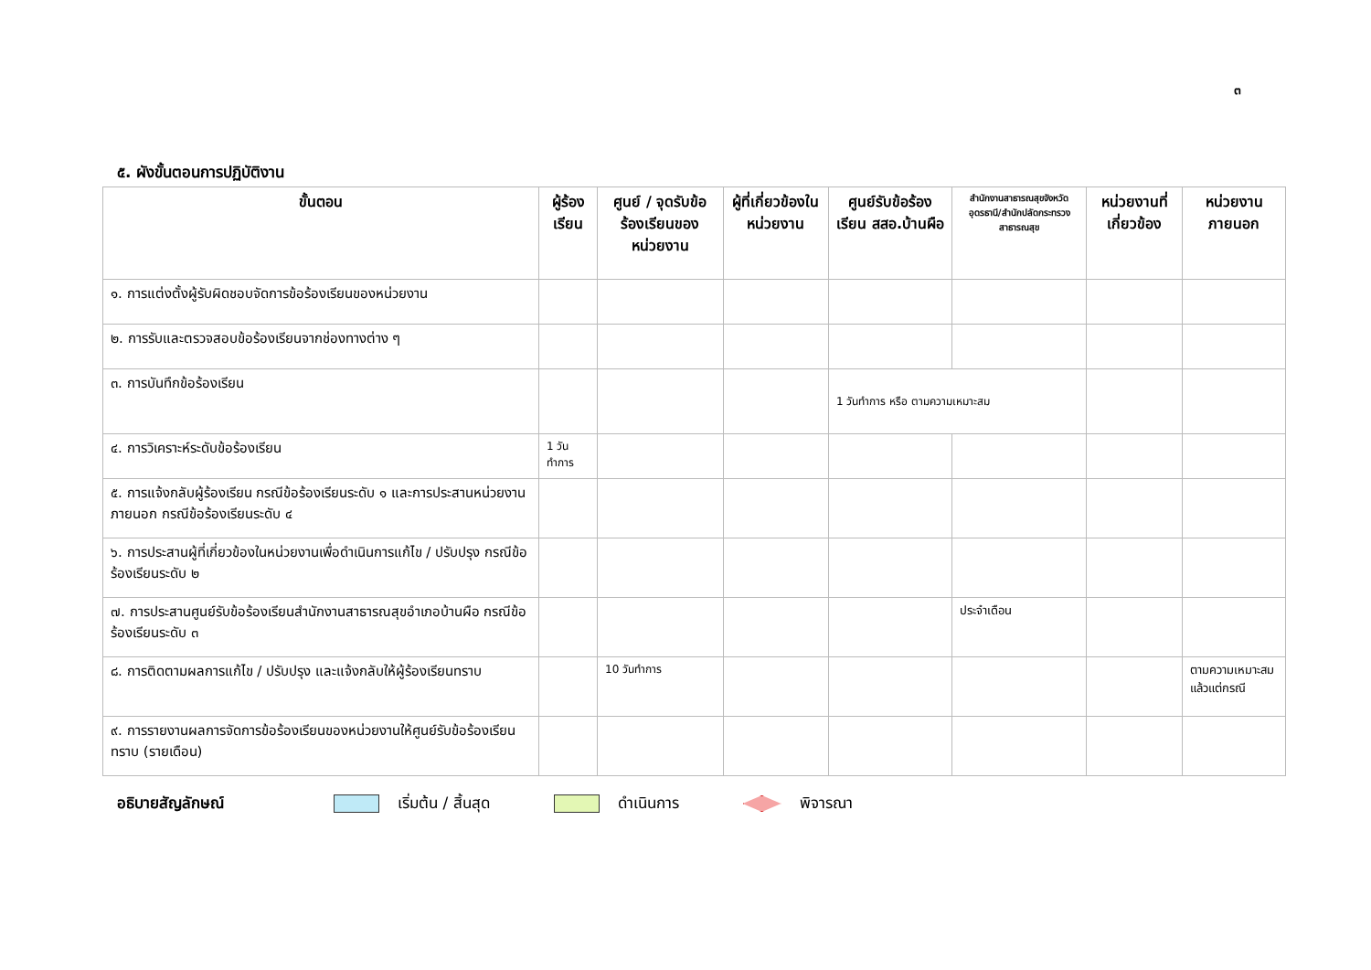๓
๕. ผังขั้นตอนการปฏิบัติงาน
| ขั้นตอน | ผู้ร้องเรียน | ศูนย์ / จุดรับข้อร้องเรียนของหน่วยงาน | ผู้ที่เกี่ยวข้องในหน่วยงาน | ศูนย์รับข้อร้องเรียน สสอ.บ้านผือ | สำนักงานสาธารณสุขจังหวัดอุดรธานี/สำนักปลัดกระทรวงสาธารณสุข | หน่วยงานที่เกี่ยวข้อง | หน่วยงานภายนอก |
| --- | --- | --- | --- | --- | --- | --- | --- |
| ๑. การแต่งตั้งผู้รับผิดชอบจัดการข้อร้องเรียนของหน่วยงาน | | | | | | | |
| ๒. การรับและตรวจสอบข้อร้องเรียนจากช่องทางต่าง ๆ | | | | | | | |
| ๓. การบันทึกข้อร้องเรียน | | | | 1 วันทำการ หรือ ตามความเหมาะสม | | | |
| ๔. การวิเคราะห์ระดับข้อร้องเรียน | 1 วันทำการ | | | | | | |
| ๕. การแจ้งกลับผู้ร้องเรียน กรณีข้อร้องเรียนระดับ ๑ และการประสานหน่วยงานภายนอก กรณีข้อร้องเรียนระดับ ๔ | | | | | | | |
| ๖. การประสานผู้ที่เกี่ยวข้องในหน่วยงานเพื่อดำเนินการแก้ไข / ปรับปรุง กรณีข้อร้องเรียนระดับ ๒ | | | | | | | |
| ๗. การประสานศูนย์รับข้อร้องเรียนสำนักงานสาธารณสุขอำเภอบ้านผือ กรณีข้อร้องเรียนระดับ ๓ | | | | | ประจำเดือน | | |
| ๘. การติดตามผลการแก้ไข / ปรับปรุง และแจ้งกลับให้ผู้ร้องเรียนทราบ | | 10 วันทำการ | | | | | ตามความเหมาะสม แล้วแต่กรณี |
| ๙. การรายงานผลการจัดการข้อร้องเรียนของหน่วยงานให้ศูนย์รับข้อร้องเรียนทราบ (รายเดือน) | | | | | | | |
อธิบายสัญลักษณ์ เริ่มต้น / สิ้นสุด ดำเนินการ พิจารณา